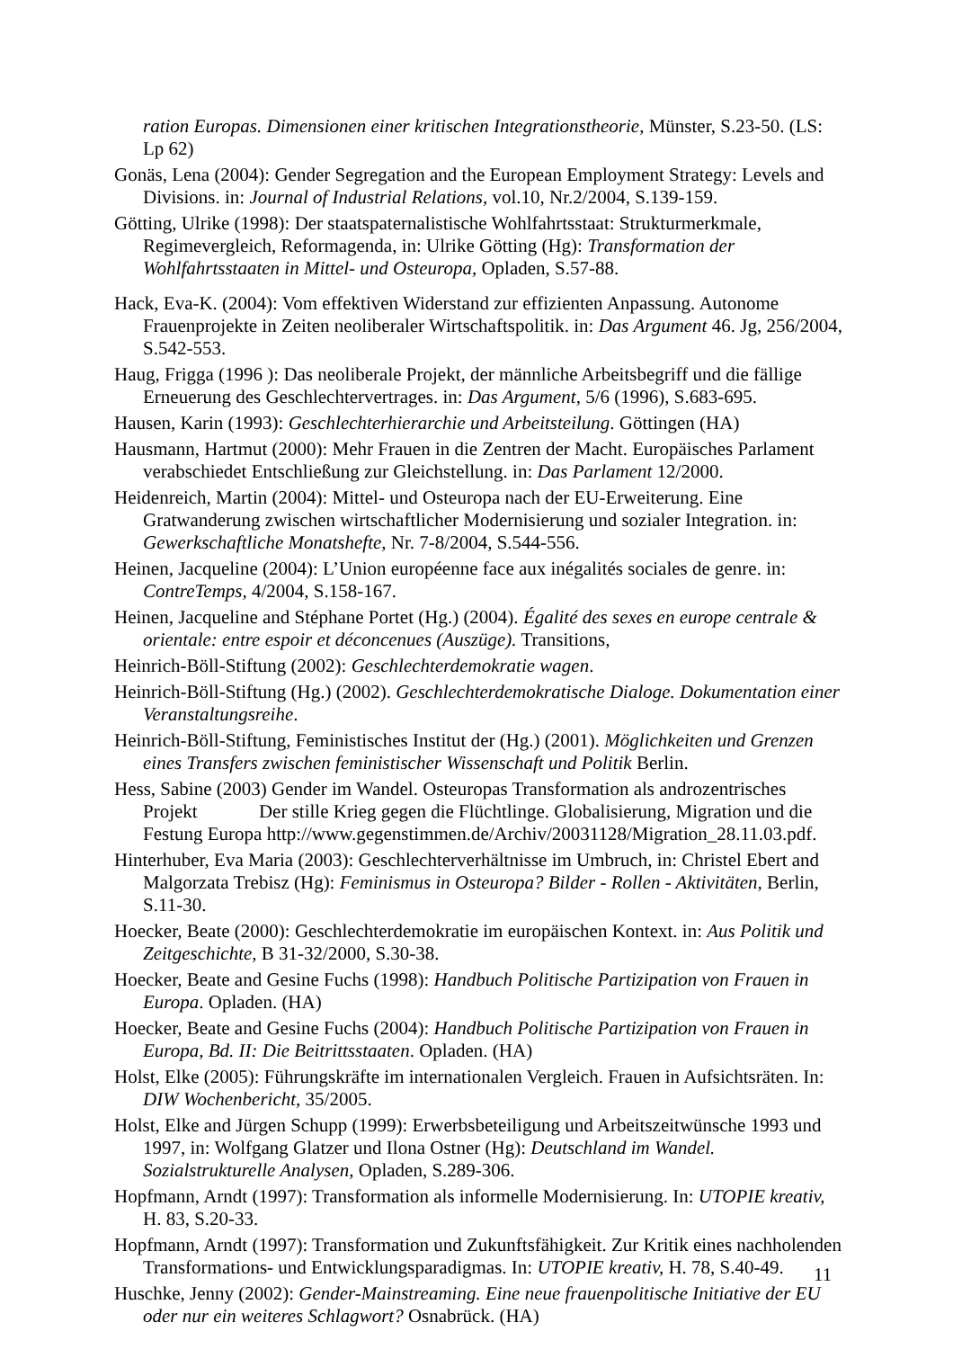ration Europas. Dimensionen einer kritischen Integrationstheorie, Münster, S.23-50. (LS: Lp 62)
Gonäs, Lena (2004): Gender Segregation and the European Employment Strategy: Levels and Divisions. in: Journal of Industrial Relations, vol.10, Nr.2/2004, S.139-159.
Götting, Ulrike (1998): Der staatspaternalistische Wohlfahrtsstaat: Strukturmerkmale, Regimevergleich, Reformagenda, in: Ulrike Götting (Hg): Transformation der Wohlfahrtsstaaten in Mittel- und Osteuropa, Opladen, S.57-88.
Hack, Eva-K. (2004): Vom effektiven Widerstand zur effizienten Anpassung. Autonome Frauenprojekte in Zeiten neoliberaler Wirtschaftspolitik. in: Das Argument 46. Jg, 256/2004, S.542-553.
Haug, Frigga (1996 ): Das neoliberale Projekt, der männliche Arbeitsbegriff und die fällige Erneuerung des Geschlechtervertrages. in: Das Argument, 5/6 (1996), S.683-695.
Hausen, Karin (1993): Geschlechterhierarchie und Arbeitsteilung. Göttingen (HA)
Hausmann, Hartmut (2000): Mehr Frauen in die Zentren der Macht. Europäisches Parlament verabschiedet Entschließung zur Gleichstellung. in: Das Parlament 12/2000.
Heidenreich, Martin (2004): Mittel- und Osteuropa nach der EU-Erweiterung. Eine Gratwanderung zwischen wirtschaftlicher Modernisierung und sozialer Integration. in: Gewerkschaftliche Monatshefte, Nr. 7-8/2004, S.544-556.
Heinen, Jacqueline (2004): L’Union européenne face aux inégalités sociales de genre. in: ContreTemps, 4/2004, S.158-167.
Heinen, Jacqueline and Stéphane Portet (Hg.) (2004). Égalité des sexes en europe centrale & orientale: entre espoir et déconcenues (Auszüge). Transitions,
Heinrich-Böll-Stiftung (2002): Geschlechterdemokratie wagen.
Heinrich-Böll-Stiftung (Hg.) (2002). Geschlechterdemokratische Dialoge. Dokumentation einer Veranstaltungsreihe.
Heinrich-Böll-Stiftung, Feministisches Institut der (Hg.) (2001). Möglichkeiten und Grenzen eines Transfers zwischen feministischer Wissenschaft und Politik Berlin.
Hess, Sabine (2003) Gender im Wandel. Osteuropas Transformation als androzentrisches Projekt Der stille Krieg gegen die Flüchtlinge. Globalisierung, Migration und die Festung Europa http://www.gegenstimmen.de/Archiv/20031128/Migration_28.11.03.pdf.
Hinterhuber, Eva Maria (2003): Geschlechterverhältnisse im Umbruch, in: Christel Ebert and Malgorzata Trebisz (Hg): Feminismus in Osteuropa? Bilder - Rollen - Aktivitäten, Berlin, S.11-30.
Hoecker, Beate (2000): Geschlechterdemokratie im europäischen Kontext. in: Aus Politik und Zeitgeschichte, B 31-32/2000, S.30-38.
Hoecker, Beate and Gesine Fuchs (1998): Handbuch Politische Partizipation von Frauen in Europa. Opladen. (HA)
Hoecker, Beate and Gesine Fuchs (2004): Handbuch Politische Partizipation von Frauen in Europa, Bd. II: Die Beitrittsstaaten. Opladen. (HA)
Holst, Elke (2005): Führungskräfte im internationalen Vergleich. Frauen in Aufsichtsräten. In: DIW Wochenbericht, 35/2005.
Holst, Elke and Jürgen Schupp (1999): Erwerbsbeteiligung und Arbeitszeitwünsche 1993 und 1997, in: Wolfgang Glatzer und Ilona Ostner (Hg): Deutschland im Wandel. Sozialstrukturelle Analysen, Opladen, S.289-306.
Hopfmann, Arndt (1997): Transformation als informelle Modernisierung. In: UTOPIE kreativ, H. 83, S.20-33.
Hopfmann, Arndt (1997): Transformation und Zukunftsfähigkeit. Zur Kritik eines nachholenden Transformations- und Entwicklungsparadigmas. In: UTOPIE kreativ, H. 78, S.40-49.
Huschke, Jenny (2002): Gender-Mainstreaming. Eine neue frauenpolitische Initiative der EU oder nur ein weiteres Schlagwort? Osnabrück. (HA)
11